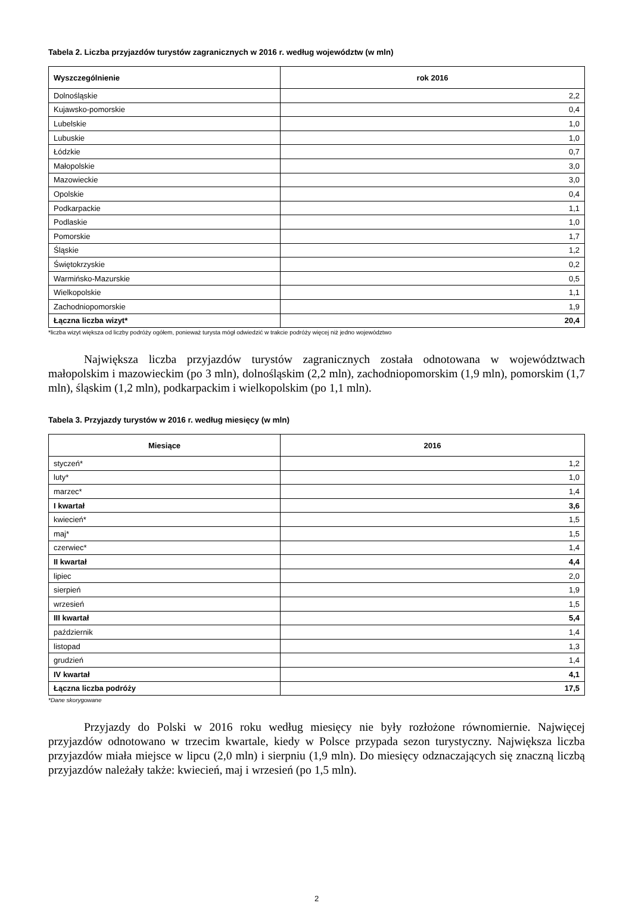Tabela 2. Liczba przyjazdów turystów zagranicznych w 2016 r. według województw (w mln)
| Wyszczególnienie | rok 2016 |
| --- | --- |
| Dolnośląskie | 2,2 |
| Kujawsko-pomorskie | 0,4 |
| Lubelskie | 1,0 |
| Lubuskie | 1,0 |
| Łódzkie | 0,7 |
| Małopolskie | 3,0 |
| Mazowieckie | 3,0 |
| Opolskie | 0,4 |
| Podkarpackie | 1,1 |
| Podlaskie | 1,0 |
| Pomorskie | 1,7 |
| Śląskie | 1,2 |
| Świętokrzyskie | 0,2 |
| Warmińsko-Mazurskie | 0,5 |
| Wielkopolskie | 1,1 |
| Zachodniopomorskie | 1,9 |
| Łączna liczba wizyt* | 20,4 |
*liczba wizyt większa od liczby podróży ogółem, ponieważ turysta mógł odwiedzić w trakcie podróży więcej niż jedno województwo
Największa liczba przyjazdów turystów zagranicznych została odnotowana w województwach małopolskim i mazowieckim (po 3 mln), dolnośląskim (2,2 mln), zachodniopomorskim (1,9 mln), pomorskim (1,7 mln), śląskim (1,2 mln), podkarpackim i wielkopolskim (po 1,1 mln).
Tabela 3. Przyjazdy turystów w 2016 r. według miesięcy (w mln)
| Miesiące | 2016 |
| --- | --- |
| styczeń* | 1,2 |
| luty* | 1,0 |
| marzec* | 1,4 |
| I kwartał | 3,6 |
| kwiecień* | 1,5 |
| maj* | 1,5 |
| czerwiec* | 1,4 |
| II kwartał | 4,4 |
| lipiec | 2,0 |
| sierpień | 1,9 |
| wrzesień | 1,5 |
| III kwartał | 5,4 |
| październik | 1,4 |
| listopad | 1,3 |
| grudzień | 1,4 |
| IV kwartał | 4,1 |
| Łączna liczba podróży | 17,5 |
*Dane skorygowane
Przyjazdy do Polski w 2016 roku według miesięcy nie były rozłożone równomiernie. Najwięcej przyjazdów odnotowano w trzecim kwartale, kiedy w Polsce przypada sezon turystyczny. Największa liczba przyjazdów miała miejsce w lipcu (2,0 mln) i sierpniu (1,9 mln). Do miesięcy odznaczających się znaczną liczbą przyjazdów należały także: kwiecień, maj i wrzesień (po 1,5 mln).
2